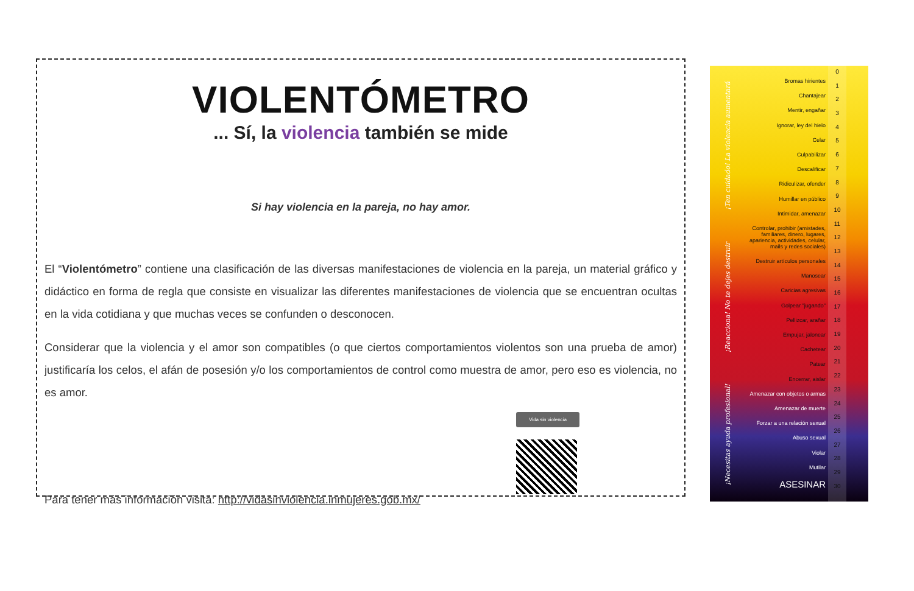VIOLENTÓMETRO
... Sí, la violencia también se mide
Si hay violencia en la pareja, no hay amor.
El “Violentómetro” contiene una clasificación de las diversas manifestaciones de violencia en la pareja, un material gráfico y didáctico en forma de regla que consiste en visualizar las diferentes manifestaciones de violencia que se encuentran ocultas en la vida cotidiana y que muchas veces se confunden o desconocen.
Considerar que la violencia y el amor son compatibles (o que ciertos comportamientos violentos son una prueba de amor) justificaría los celos, el afán de posesión y/o los comportamientos de control como muestra de amor, pero eso es violencia, no es amor.
Para tener más información visita: http://vidasinviolencia.inmujeres.gob.mx/
Vida sin violencia
¡Ten cuidado! La violencia aumentará
¡Reacciona! No te dejes destruir
¡Necesitas ayuda profesional!
Bromas hirientes
Chantajear
Mentir, engañar
Ignorar, ley del hielo
Celar
Culpabilizar
Descalificar
Ridiculizar, ofender
Humillar en público
Intimidar, amenazar
Controlar, prohibir (amistades, familiares, dinero, lugares, apariencia, actividades, celular, mails y redes sociales)
Destruir artículos personales
Manosear
Caricias agresivas
Golpear "jugando"
Pellizcar, arañar
Empujar, jalonear
Cachetear
Patear
Encerrar, aislar
Amenazar con objetos o armas
Amenazar de muerte
Forzar a una relación sexual
Abuso sexual
Violar
Mutilar
ASESINAR
0123456789
10
11
12
13
14
15
16
17
18
19
20
21
22
23
24
25
26
27
28
29
30